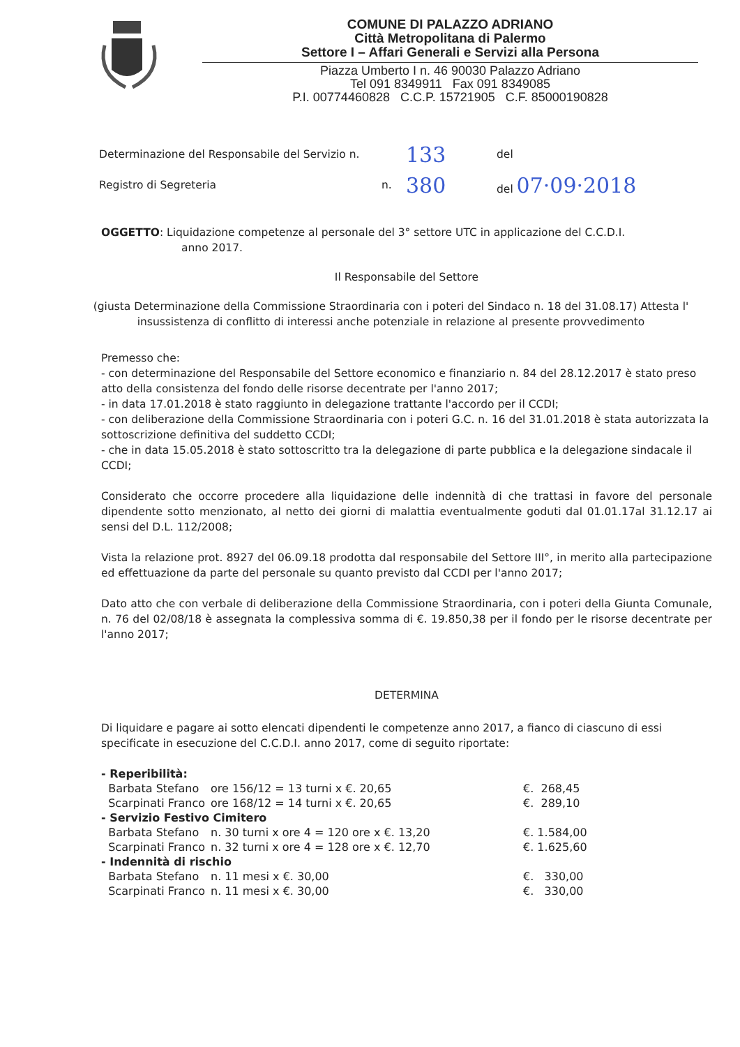COMUNE DI PALAZZO ADRIANO
Città Metropolitana di Palermo
Settore I – Affari Generali e Servizi alla Persona
Piazza Umberto I n. 46 90030 Palazzo Adriano
Tel 091 8349911 Fax 091 8349085
P.I. 00774460828 C.C.P. 15721905 C.F. 85000190828
Determinazione del Responsabile del Servizio n. 133 del
Registro di Segreteria n. 380 del 07·09·2018
OGGETTO: Liquidazione competenze al personale del 3° settore UTC in applicazione del C.C.D.I.
anno 2017.
Il Responsabile del Settore
(giusta Determinazione della Commissione Straordinaria con i poteri del Sindaco n. 18 del 31.08.17) Attesta l' insussistenza di conflitto di interessi anche potenziale in relazione al presente provvedimento
Premesso che:
- con determinazione del Responsabile del Settore economico e finanziario n. 84 del 28.12.2017 è stato preso atto della consistenza del fondo delle risorse decentrate per l'anno 2017;
- in data 17.01.2018 è stato raggiunto in delegazione trattante l'accordo per il CCDI;
- con deliberazione della Commissione Straordinaria con i poteri G.C. n. 16 del 31.01.2018 è stata autorizzata la sottoscrizione definitiva del suddetto CCDI;
- che in data 15.05.2018 è stato sottoscritto tra la delegazione di parte pubblica e la delegazione sindacale il CCDI;
Considerato che occorre procedere alla liquidazione delle indennità di che trattasi in favore del personale dipendente sotto menzionato, al netto dei giorni di malattia eventualmente goduti dal 01.01.17al 31.12.17 ai sensi del D.L. 112/2008;
Vista la relazione prot. 8927 del 06.09.18 prodotta dal responsabile del Settore III°, in merito alla partecipazione ed effettuazione da parte del personale su quanto previsto dal CCDI per l'anno 2017;
Dato atto che con verbale di deliberazione della Commissione Straordinaria, con i poteri della Giunta Comunale, n. 76 del 02/08/18 è assegnata la complessiva somma di €. 19.850,38 per il fondo per le risorse decentrate per l'anno 2017;
DETERMINA
Di liquidare e pagare ai sotto elencati dipendenti le competenze anno 2017, a fianco di ciascuno di essi specificate in esecuzione del C.C.D.I. anno 2017, come di seguito riportate:
| - Reperibilità: | | |
| Barbata Stefano | ore 156/12 = 13 turni x €. 20,65 | €. 268,45 |
| Scarpinati Franco | ore 168/12 = 14 turni x €. 20,65 | €. 289,10 |
| - Servizio Festivo Cimitero | | |
| Barbata Stefano | n. 30 turni x ore 4 = 120 ore x €. 13,20 | €. 1.584,00 |
| Scarpinati Franco | n. 32 turni x ore 4 = 128 ore x €. 12,70 | €. 1.625,60 |
| - Indennità di rischio | | |
| Barbata Stefano | n. 11 mesi x €. 30,00 | €. 330,00 |
| Scarpinati Franco | n. 11 mesi x €. 30,00 | €. 330,00 |